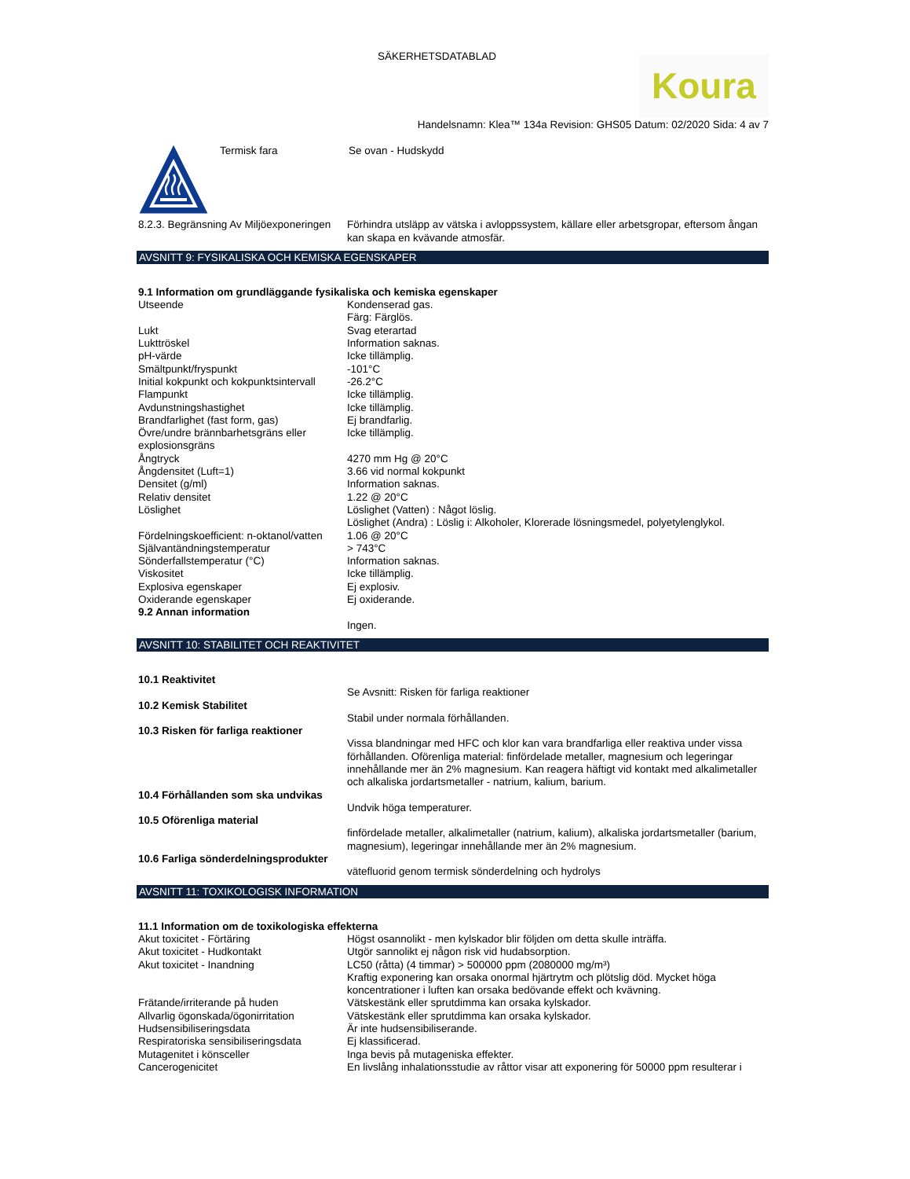SÄKERHETSDATABLAD
Koura
Handelsnamn: Klea™ 134a Revision: GHS05 Datum: 02/2020 Sida: 4 av 7
| | Termisk fara | Se ovan - Hudskydd |
| 8.2.3. Begränsning Av Miljöexponeringen | Förhindra utsläpp av vätska i avloppssystem, källare eller arbetsgropar, eftersom ångan kan skapa en kvävande atmosfär. |
AVSNITT 9: FYSIKALISKA OCH KEMISKA EGENSKAPER
| 9.1 Information om grundläggande fysikaliska och kemiska egenskaper | |
| Utseende | Kondenserad gas. Färg: Färglös. |
| Lukt | Svag eterartad |
| Lukttröskel | Information saknas. |
| pH-värde | Icke tillämplig. |
| Smältpunkt/fryspunkt | -101°C |
| Initial kokpunkt och kokpunktsintervall | -26.2°C |
| Flampunkt | Icke tillämplig. |
| Avdunstningshastighet | Icke tillämplig. |
| Brandfarlighet (fast form, gas) | Ej brandfarlig. |
| Övre/undre brännbarhetsgräns eller explosionsgräns | Icke tillämplig. |
| Ångtryck | 4270 mm Hg @ 20°C |
| Ångdensitet (Luft=1) | 3.66 vid normal kokpunkt |
| Densitet (g/ml) | Information saknas. |
| Relativ densitet | 1.22 @ 20°C |
| Löslighet | Löslighet (Vatten) : Något löslig. Löslighet (Andra) : Löslig i: Alkoholer, Klorerade lösningsmedel, polyetylenglykol. |
| Fördelningskoefficient: n-oktanol/vatten | 1.06 @ 20°C |
| Självantändningstemperatur | > 743°C |
| Sönderfallstemperatur (°C) | Information saknas. |
| Viskositet | Icke tillämplig. |
| Explosiva egenskaper | Ej explosiv. |
| Oxiderande egenskaper | Ej oxiderande. |
| 9.2 Annan information | |
| | Ingen. |
AVSNITT 10: STABILITET OCH REAKTIVITET
| 10.1 Reaktivitet | |
| | Se Avsnitt: Risken för farliga reaktioner |
| 10.2 Kemisk Stabilitet | |
| | Stabil under normala förhållanden. |
| 10.3 Risken för farliga reaktioner | |
| | Vissa blandningar med HFC och klor kan vara brandfarliga eller reaktiva under vissa förhållanden. Oförenliga material: finfördelade metaller, magnesium och legeringar innehållande mer än 2% magnesium. Kan reagera häftigt vid kontakt med alkalimetaller och alkaliska jordartsmetaller - natrium, kalium, barium. |
| 10.4 Förhållanden som ska undvikas | |
| | Undvik höga temperaturer. |
| 10.5 Oförenliga material | |
| | finfördelade metaller, alkalimetaller (natrium, kalium), alkaliska jordartsmetaller (barium, magnesium), legeringar innehållande mer än 2% magnesium. |
| 10.6 Farliga sönderdelningsprodukter | |
| | vätefluorid genom termisk sönderdelning och hydrolys |
AVSNITT 11: TOXIKOLOGISK INFORMATION
| 11.1 Information om de toxikologiska effekterna | |
| Akut toxicitet - Förtäring | Högst osannolikt - men kylskador blir följden om detta skulle inträffa. |
| Akut toxicitet - Hudkontakt | Utgör sannolikt ej någon risk vid hudabsorption. |
| Akut toxicitet - Inandning | LC50 (råtta) (4 timmar) > 500000 ppm (2080000 mg/m³) Kraftig exponering kan orsaka onormal hjärtrytm och plötslig död. Mycket höga koncentrationer i luften kan orsaka bedövande effekt och kvävning. |
| Frätande/irriterande på huden | Vätskestänk eller sprutdimma kan orsaka kylskador. |
| Allvarlig ögonskada/ögonirritation | Vätskestänk eller sprutdimma kan orsaka kylskador. |
| Hudsensibiliseringsdata | Är inte hudsensibiliserande. |
| Respiratoriska sensibiliseringsdata | Ej klassificerad. |
| Mutagenitet i könsceller | Inga bevis på mutageniska effekter. |
| Cancerogenicitet | En livslång inhalationsstudie av råttor visar att exponering för 50000 ppm resulterar i |